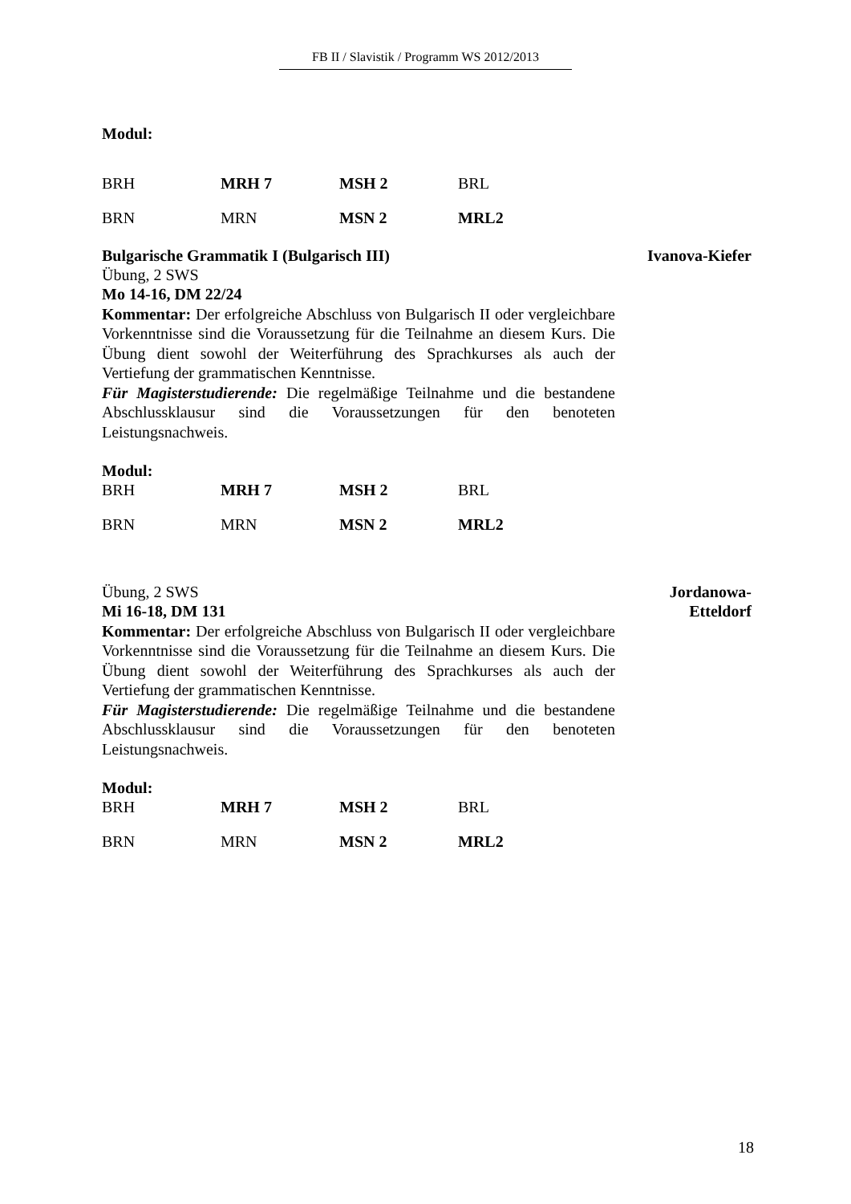FB II / Slavistik / Programm WS 2012/2013
Modul:
| BRH | MRH 7 | MSH 2 | BRL |
| BRN | MRN | MSN 2 | MRL2 |
Bulgarische Grammatik I (Bulgarisch III) Ivanova-Kiefer
Übung, 2 SWS
Mo 14-16, DM 22/24
Kommentar: Der erfolgreiche Abschluss von Bulgarisch II oder vergleichbare Vorkenntnisse sind die Voraussetzung für die Teilnahme an diesem Kurs. Die Übung dient sowohl der Weiterführung des Sprachkurses als auch der Vertiefung der grammatischen Kenntnisse.
Für Magisterstudierende: Die regelmäßige Teilnahme und die bestandene Abschlussklausur sind die Voraussetzungen für den benoteten Leistungsnachweis.
Modul:
| BRH | MRH 7 | MSH 2 | BRL |
| BRN | MRN | MSN 2 | MRL2 |
Übung, 2 SWS
Mi 16-18, DM 131
Kommentar: Der erfolgreiche Abschluss von Bulgarisch II oder vergleichbare Vorkenntnisse sind die Voraussetzung für die Teilnahme an diesem Kurs. Die Übung dient sowohl der Weiterführung des Sprachkurses als auch der Vertiefung der grammatischen Kenntnisse.
Für Magisterstudierende: Die regelmäßige Teilnahme und die bestandene Abschlussklausur sind die Voraussetzungen für den benoteten Leistungsnachweis.
Modul:
Jordanowa-
Etteldorf
| BRH | MRH 7 | MSH 2 | BRL |
| BRN | MRN | MSN 2 | MRL2 |
18